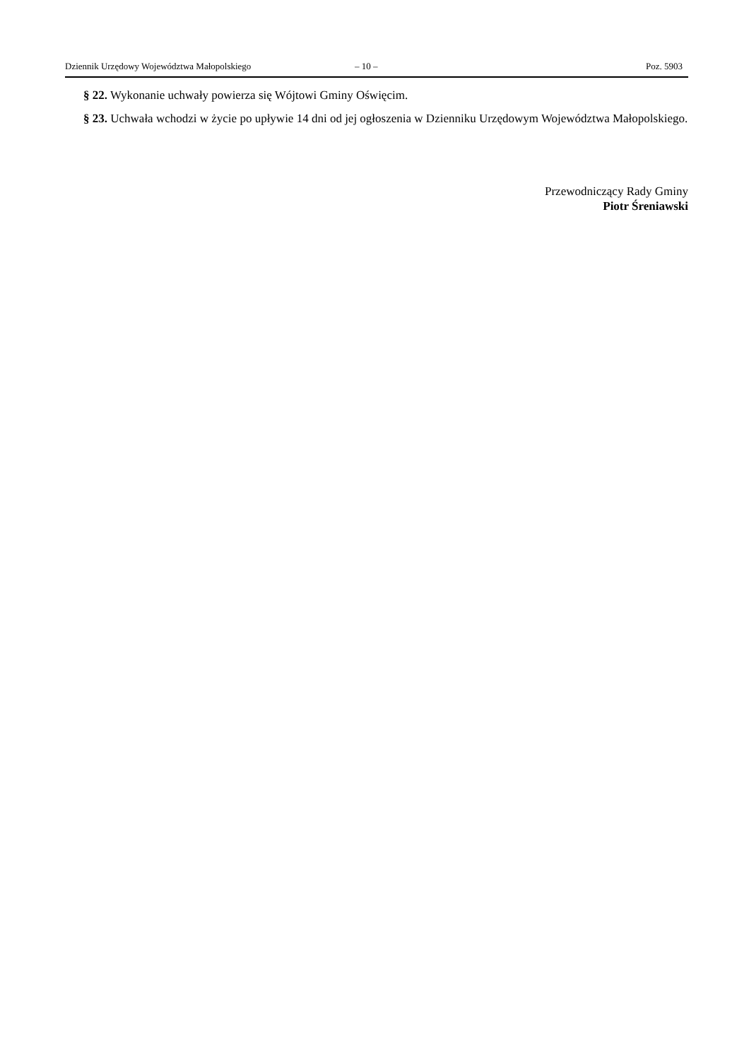Dziennik Urzędowy Województwa Małopolskiego – 10 – Poz. 5903
§ 22. Wykonanie uchwały powierza się Wójtowi Gminy Oświęcim.
§ 23. Uchwała wchodzi w życie po upływie 14 dni od jej ogłoszenia w Dzienniku Urzędowym Województwa Małopolskiego.
Przewodniczący Rady Gminy
Piotr Śreniawski